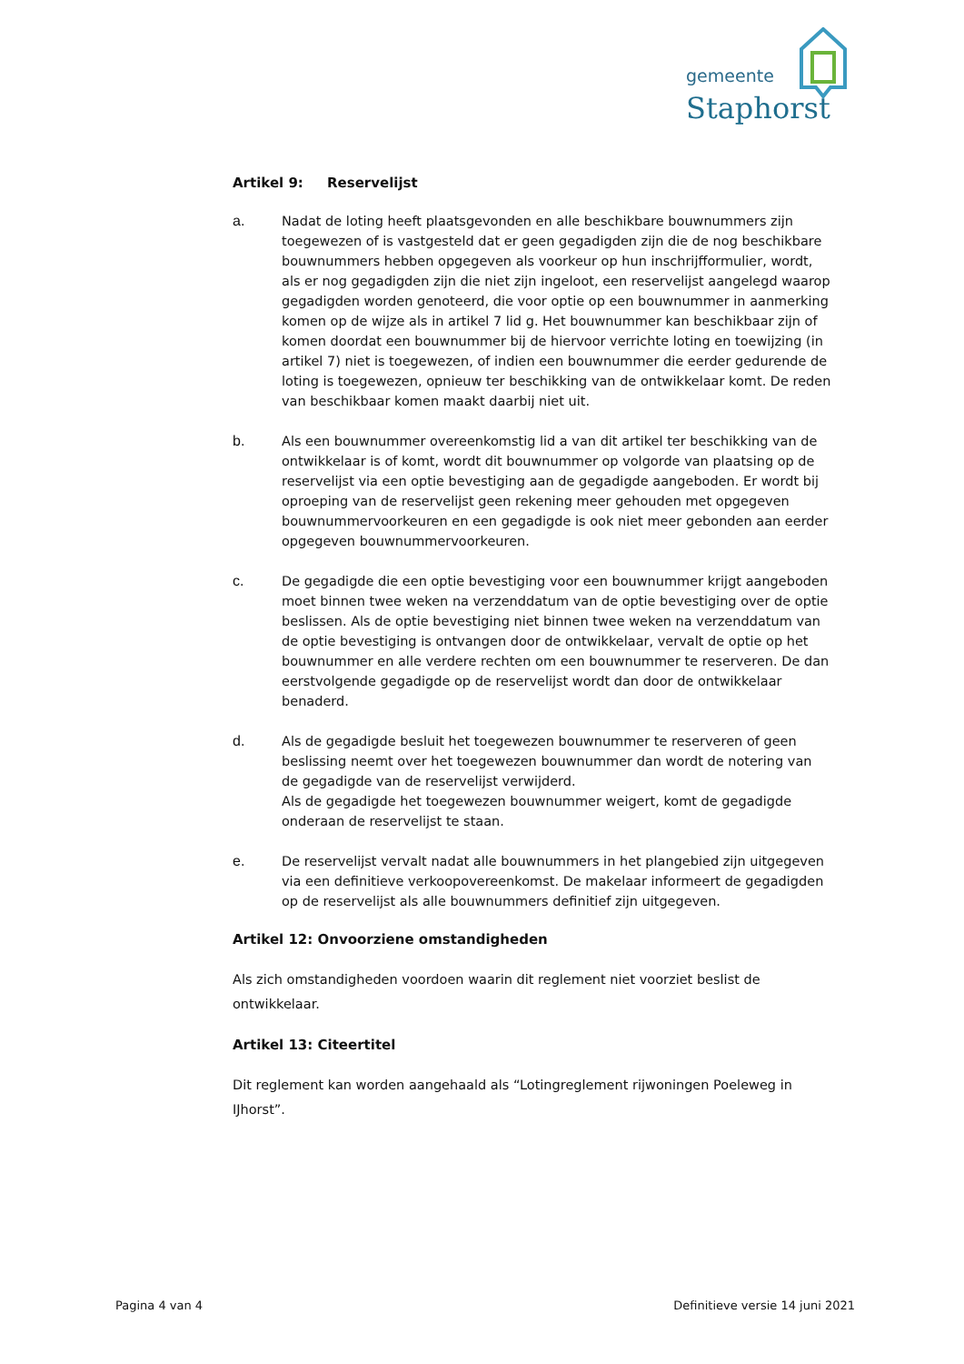gemeente
Staphorst
Artikel 9: Reservelijst
a. Nadat de loting heeft plaatsgevonden en alle beschikbare bouwnummers zijn toegewezen of is vastgesteld dat er geen gegadigden zijn die de nog beschikbare bouwnummers hebben opgegeven als voorkeur op hun inschrijfformulier, wordt, als er nog gegadigden zijn die niet zijn ingeloot, een reservelijst aangelegd waarop gegadigden worden genoteerd, die voor optie op een bouwnummer in aanmerking komen op de wijze als in artikel 7 lid g. Het bouwnummer kan beschikbaar zijn of komen doordat een bouwnummer bij de hiervoor verrichte loting en toewijzing (in artikel 7) niet is toegewezen, of indien een bouwnummer die eerder gedurende de loting is toegewezen, opnieuw ter beschikking van de ontwikkelaar komt. De reden van beschikbaar komen maakt daarbij niet uit.
b. Als een bouwnummer overeenkomstig lid a van dit artikel ter beschikking van de ontwikkelaar is of komt, wordt dit bouwnummer op volgorde van plaatsing op de reservelijst via een optie bevestiging aan de gegadigde aangeboden. Er wordt bij oproeping van de reservelijst geen rekening meer gehouden met opgegeven bouwnummervoorkeuren en een gegadigde is ook niet meer gebonden aan eerder opgegeven bouwnummervoorkeuren.
c. De gegadigde die een optie bevestiging voor een bouwnummer krijgt aangeboden moet binnen twee weken na verzenddatum van de optie bevestiging over de optie beslissen. Als de optie bevestiging niet binnen twee weken na verzenddatum van de optie bevestiging is ontvangen door de ontwikkelaar, vervalt de optie op het bouwnummer en alle verdere rechten om een bouwnummer te reserveren. De dan eerstvolgende gegadigde op de reservelijst wordt dan door de ontwikkelaar benaderd.
d. Als de gegadigde besluit het toegewezen bouwnummer te reserveren of geen beslissing neemt over het toegewezen bouwnummer dan wordt de notering van de gegadigde van de reservelijst verwijderd.
Als de gegadigde het toegewezen bouwnummer weigert, komt de gegadigde onderaan de reservelijst te staan.
e. De reservelijst vervalt nadat alle bouwnummers in het plangebied zijn uitgegeven via een definitieve verkoopovereenkomst. De makelaar informeert de gegadigden op de reservelijst als alle bouwnummers definitief zijn uitgegeven.
Artikel 12: Onvoorziene omstandigheden
Als zich omstandigheden voordoen waarin dit reglement niet voorziet beslist de ontwikkelaar.
Artikel 13: Citeertitel
Dit reglement kan worden aangehaald als “Lotingreglement rijwoningen Poeleweg in IJhorst”.
Pagina 4 van 4 Definitieve versie 14 juni 2021